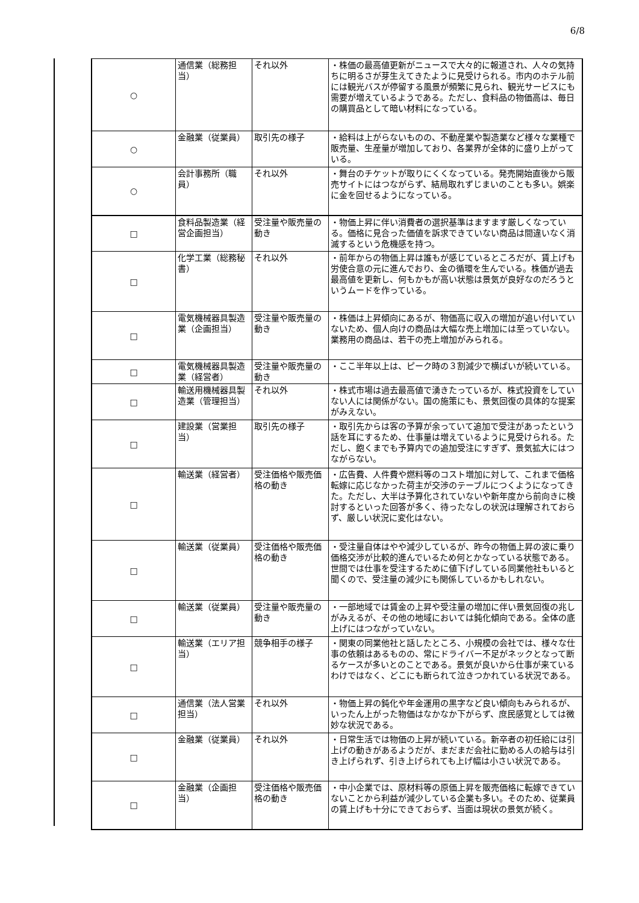6/8
| ○ | 通信業（総務担当） | それ以外 | ・株価の最高値更新がニュースで大々的に報道され、人々の気持ちに明るさが芽生えてきたように見受けられる。市内のホテル前には観光バスが停留する風景が頻繁に見られ、観光サービスにも需要が増えているようである。ただし、食料品の物価高は、毎日の購買品として暗い材料になっている。 |
| ○ | 金融業（従業員） | 取引先の様子 | ・給料は上がらないものの、不動産業や製造業など様々な業種で販売量、生産量が増加しており、各業界が全体的に盛り上がっている。 |
| ○ | 会計事務所（職員） | それ以外 | ・舞台のチケットが取りにくくなっている。発売開始直後から販売サイトにはつながらず、結局取れずじまいのことも多い。娯楽に金を回せるようになっている。 |
| □ | 食料品製造業（経営企画担当） | 受注量や販売量の動き | ・物価上昇に伴い消費者の選択基準はますます厳しくなっている。価格に見合った価値を訴求できていない商品は間違いなく消滅するという危機感を持つ。 |
| □ | 化学工業（総務秘書） | それ以外 | ・前年からの物価上昇は誰もが感じているところだが、賃上げも労使合意の元に進んでおり、金の循環を生んでいる。株価が過去最高値を更新し、何もかもが高い状態は景気が良好なのだろうというムードを作っている。 |
| □ | 電気機械器具製造業（企画担当） | 受注量や販売量の動き | ・株価は上昇傾向にあるが、物価高に収入の増加が追い付いていないため、個人向けの商品は大幅な売上増加には至っていない。業務用の商品は、若干の売上増加がみられる。 |
| □ | 電気機械器具製造業（経営者） | 受注量や販売量の動き | ・ここ半年以上は、ピーク時の３割減少で横ばいが続いている。 |
| □ | 輸送用機械器具製造業（管理担当） | それ以外 | ・株式市場は過去最高値で湧きたっているが、株式投資をしていない人には関係がない。国の施策にも、景気回復の具体的な提案がみえない。 |
| □ | 建設業（営業担当） | 取引先の様子 | ・取引先からは客の予算が余っていて追加で受注があったという話を耳にするため、仕事量は増えているように見受けられる。ただし、飽くまでも予算内での追加受注にすぎず、景気拡大にはつながらない。 |
| □ | 輸送業（経営者） | 受注価格や販売価格の動き | ・広告費、人件費や燃料等のコスト増加に対して、これまで価格転嫁に応じなかった荷主が交渉のテーブルにつくようになってきた。ただし、大半は予算化されていないや新年度から前向きに検討するといった回答が多く、待ったなしの状況は理解されておらず、厳しい状況に変化はない。 |
| □ | 輸送業（従業員） | 受注価格や販売価格の動き | ・受注量自体はやや減少しているが、昨今の物価上昇の波に乗り価格交渉が比較的進んでいるため何とかなっている状態である。世間では仕事を受注するために値下げしている同業他社もいると聞くので、受注量の減少にも関係しているかもしれない。 |
| □ | 輸送業（従業員） | 受注量や販売量の動き | ・一部地域では賃金の上昇や受注量の増加に伴い景気回復の兆しがみえるが、その他の地域においては鈍化傾向である。全体の底上げにはつながっていない。 |
| □ | 輸送業（エリア担当） | 競争相手の様子 | ・関東の同業他社と話したところ、小規模の会社では、様々な仕事の依頼はあるものの、常にドライバー不足がネックとなって断るケースが多いとのことである。景気が良いから仕事が来ているわけではなく、どこにも断られて泣きつかれている状況である。 |
| □ | 通信業（法人営業担当） | それ以外 | ・物価上昇の鈍化や年金運用の黒字など良い傾向もみられるが、いったん上がった物価はなかなか下がらず、庶民感覚としては微妙な状況である。 |
| □ | 金融業（従業員） | それ以外 | ・日常生活では物価の上昇が続いている。新卒者の初任給には引上げの動きがあるようだが、まだまだ会社に勤める人の給与は引き上げられず、引き上げられても上げ幅は小さい状況である。 |
| □ | 金融業（企画担当） | 受注価格や販売価格の動き | ・中小企業では、原材料等の原価上昇を販売価格に転嫁できていないことから利益が減少している企業も多い。そのため、従業員の賃上げも十分にできておらず、当面は現状の景気が続く。 |